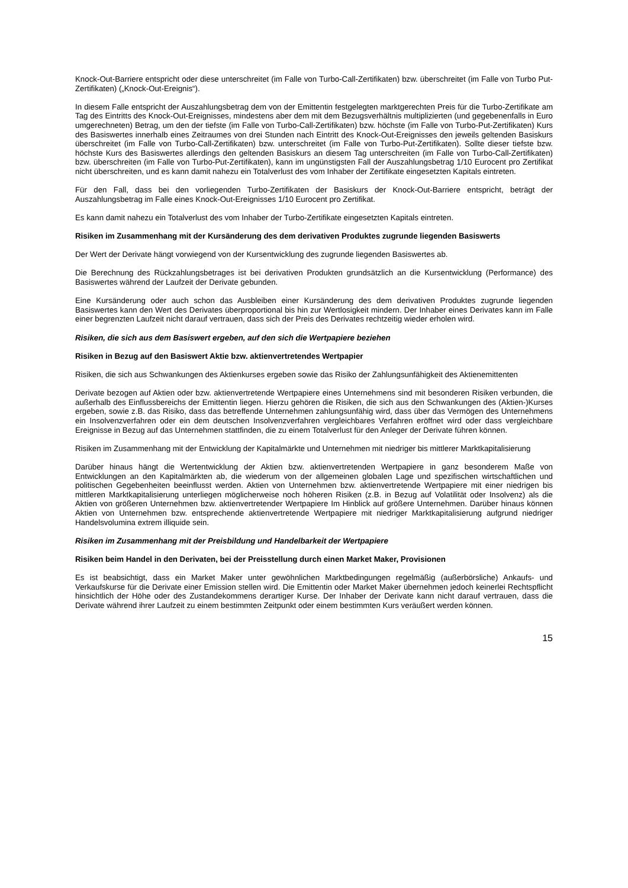Knock-Out-Barriere entspricht oder diese unterschreitet (im Falle von Turbo-Call-Zertifikaten) bzw. überschreitet (im Falle von Turbo Put-Zertifikaten) („Knock-Out-Ereignis“).
In diesem Falle entspricht der Auszahlungsbetrag dem von der Emittentin festgelegten marktgerechten Preis für die Turbo-Zertifikate am Tag des Eintritts des Knock-Out-Ereignisses, mindestens aber dem mit dem Bezugsverhältnis multiplizierten (und gegebenenfalls in Euro umgerechneten) Betrag, um den der tiefste (im Falle von Turbo-Call-Zertifikaten) bzw. höchste (im Falle von Turbo-Put-Zertifikaten) Kurs des Basiswertes innerhalb eines Zeitraumes von drei Stunden nach Eintritt des Knock-Out-Ereignisses den jeweils geltenden Basiskurs überschreitet (im Falle von Turbo-Call-Zertifikaten) bzw. unterschreitet (im Falle von Turbo-Put-Zertifikaten). Sollte dieser tiefste bzw. höchste Kurs des Basiswertes allerdings den geltenden Basiskurs an diesem Tag unterschreiten (im Falle von Turbo-Call-Zertifikaten) bzw. überschreiten (im Falle von Turbo-Put-Zertifikaten), kann im ungünstigsten Fall der Auszahlungsbetrag 1/10 Eurocent pro Zertifikat nicht überschreiten, und es kann damit nahezu ein Totalverlust des vom Inhaber der Zertifikate eingesetzten Kapitals eintreten.
Für den Fall, dass bei den vorliegenden Turbo-Zertifikaten der Basiskurs der Knock-Out-Barriere entspricht, beträgt der Auszahlungsbetrag im Falle eines Knock-Out-Ereignisses 1/10 Eurocent pro Zertifikat.
Es kann damit nahezu ein Totalverlust des vom Inhaber der Turbo-Zertifikate eingesetzten Kapitals eintreten.
Risiken im Zusammenhang mit der Kursänderung des dem derivativen Produktes zugrunde liegenden Basiswerts
Der Wert der Derivate hängt vorwiegend von der Kursentwicklung des zugrunde liegenden Basiswertes ab.
Die Berechnung des Rückzahlungsbetrages ist bei derivativen Produkten grundsätzlich an die Kursentwicklung (Performance) des Basiswertes während der Laufzeit der Derivate gebunden.
Eine Kursänderung oder auch schon das Ausbleiben einer Kursänderung des dem derivativen Produktes zugrunde liegenden Basiswertes kann den Wert des Derivates überproportional bis hin zur Wertlosigkeit mindern. Der Inhaber eines Derivates kann im Falle einer begrenzten Laufzeit nicht darauf vertrauen, dass sich der Preis des Derivates rechtzeitig wieder erholen wird.
Risiken, die sich aus dem Basiswert ergeben, auf den sich die Wertpapiere beziehen
Risiken in Bezug auf den Basiswert Aktie bzw. aktienvertretendes Wertpapier
Risiken, die sich aus Schwankungen des Aktienkurses ergeben sowie das Risiko der Zahlungsunfähigkeit des Aktienemittenten
Derivate bezogen auf Aktien oder bzw. aktienvertretende Wertpapiere eines Unternehmens sind mit besonderen Risiken verbunden, die außerhalb des Einflussbereichs der Emittentin liegen. Hierzu gehören die Risiken, die sich aus den Schwankungen des (Aktien-)Kurses ergeben, sowie z.B. das Risiko, dass das betreffende Unternehmen zahlungsunfähig wird, dass über das Vermögen des Unternehmens ein Insolvenzverfahren oder ein dem deutschen Insolvenzverfahren vergleichbares Verfahren eröffnet wird oder dass vergleichbare Ereignisse in Bezug auf das Unternehmen stattfinden, die zu einem Totalverlust für den Anleger der Derivate führen können.
Risiken im Zusammenhang mit der Entwicklung der Kapitalmärkte und Unternehmen mit niedriger bis mittlerer Marktkapitalisierung
Darüber hinaus hängt die Wertentwicklung der Aktien bzw. aktienvertretenden Wertpapiere in ganz besonderem Maße von Entwicklungen an den Kapitalmärkten ab, die wiederum von der allgemeinen globalen Lage und spezifischen wirtschaftlichen und politischen Gegebenheiten beeinflusst werden. Aktien von Unternehmen bzw. aktienvertretende Wertpapiere mit einer niedrigen bis mittleren Marktkapitalisierung unterliegen möglicherweise noch höheren Risiken (z.B. in Bezug auf Volatilität oder Insolvenz) als die Aktien von größeren Unternehmen bzw. aktienvertretender Wertpapiere Im Hinblick auf größere Unternehmen. Darüber hinaus können Aktien von Unternehmen bzw. entsprechende aktienvertretende Wertpapiere mit niedriger Marktkapitalisierung aufgrund niedriger Handelsvolumina extrem illiquide sein.
Risiken im Zusammenhang mit der Preisbildung und Handelbarkeit der Wertpapiere
Risiken beim Handel in den Derivaten, bei der Preisstellung durch einen Market Maker, Provisionen
Es ist beabsichtigt, dass ein Market Maker unter gewöhnlichen Marktbedingungen regelmäßig (außerbörsliche) Ankaufs- und Verkaufskurse für die Derivate einer Emission stellen wird. Die Emittentin oder Market Maker übernehmen jedoch keinerlei Rechtspflicht hinsichtlich der Höhe oder des Zustandekommens derartiger Kurse. Der Inhaber der Derivate kann nicht darauf vertrauen, dass die Derivate während ihrer Laufzeit zu einem bestimmten Zeitpunkt oder einem bestimmten Kurs veräußert werden können.
15